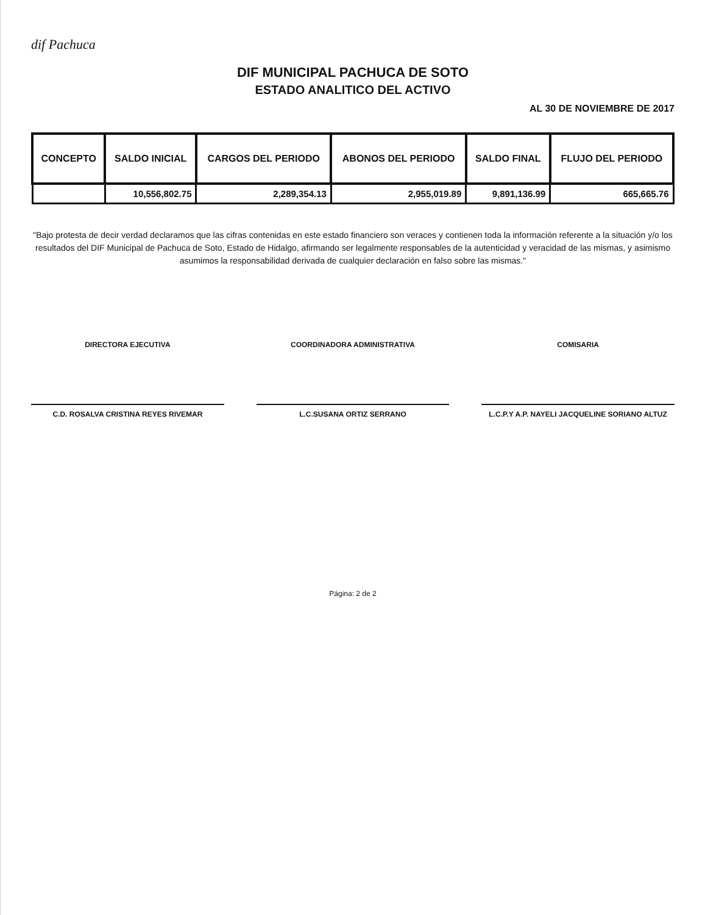dif Pachuca
DIF MUNICIPAL PACHUCA DE SOTO
ESTADO ANALITICO DEL ACTIVO
AL 30 DE NOVIEMBRE DE 2017
| CONCEPTO | SALDO INICIAL | CARGOS DEL PERIODO | ABONOS DEL PERIODO | SALDO FINAL | FLUJO DEL PERIODO |
| --- | --- | --- | --- | --- | --- |
| | 10,556,802.75 | 2,289,354.13 | 2,955,019.89 | 9,891,136.99 | 665,665.76 |
"Bajo protesta de decir verdad declaramos que las cifras contenidas en este estado financiero son veraces y contienen toda la información referente a la situación y/o los resultados del DIF Municipal de Pachuca de Soto, Estado de Hidalgo, afirmando ser legalmente responsables de la autenticidad y veracidad de las mismas, y asimismo asumimos la responsabilidad derivada de cualquier declaración en falso sobre las mismas."
DIRECTORA EJECUTIVA
C.D. ROSALVA CRISTINA REYES RIVEMAR
COORDINADORA ADMINISTRATIVA
L.C.SUSANA ORTIZ SERRANO
COMISARIA
L.C.P.Y A.P. NAYELI JACQUELINE SORIANO ALTUZ
Página: 2 de 2